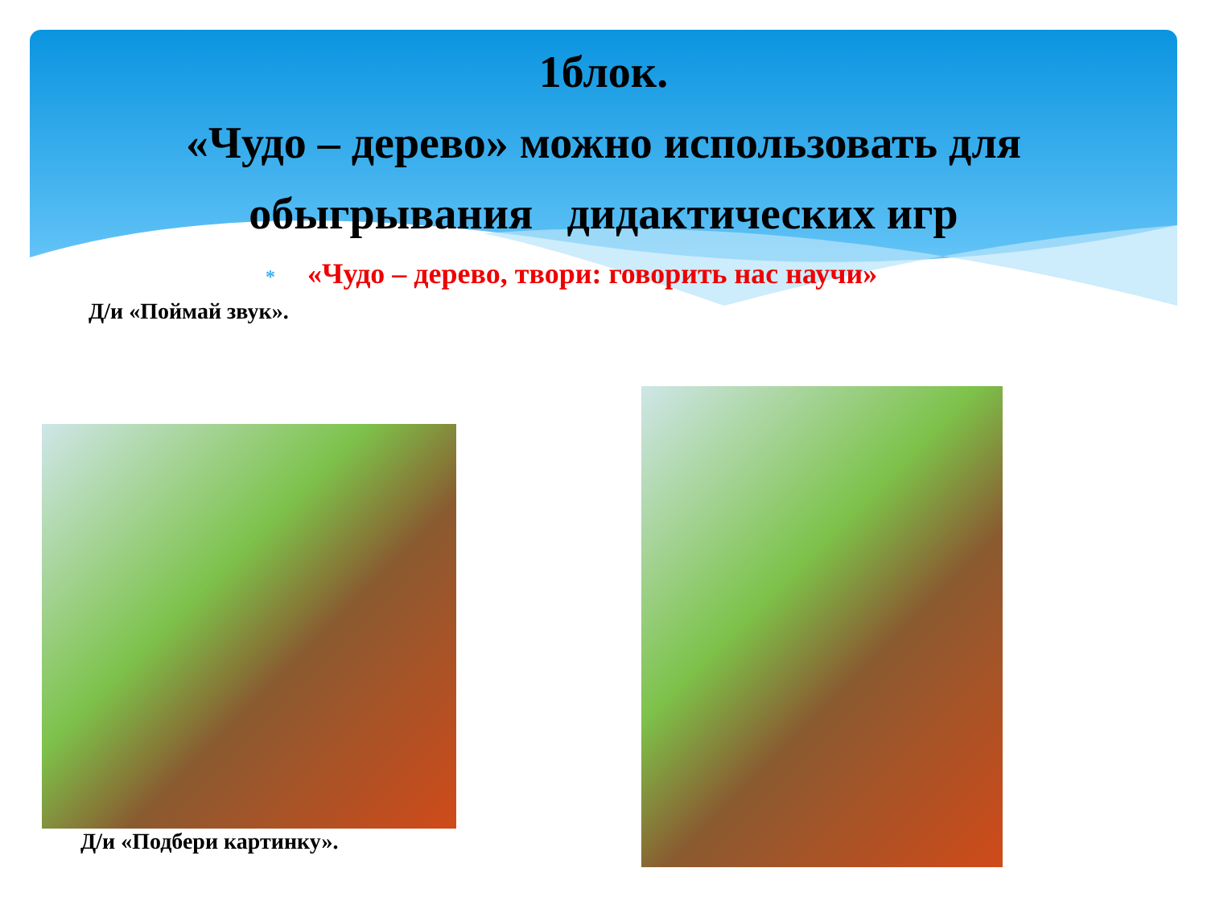1блок.
«Чудо – дерево» можно использовать для
обыгрывания дидактических игр
* «Чудо – дерево, твори: говорить нас научи»
Д/и «Поймай звук».
Д/и «Подбери картинку».